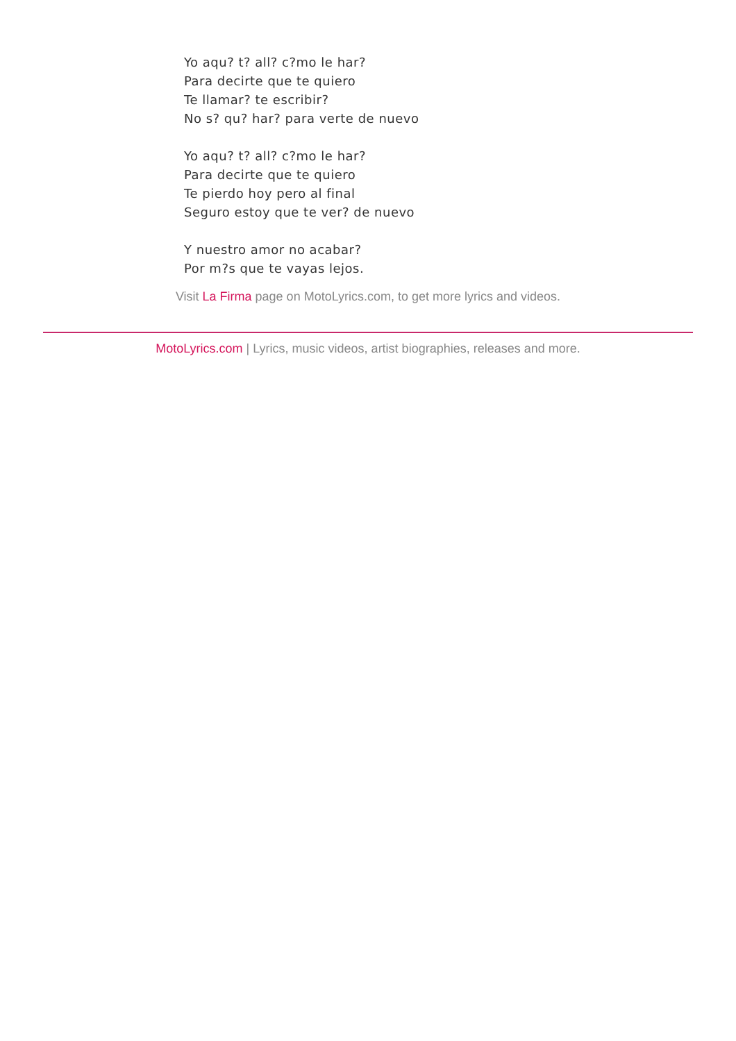Yo aqu? t? all? c?mo le har?
Para decirte que te quiero
Te llamar? te escribir?
No s? qu? har? para verte de nuevo
Yo aqu? t? all? c?mo le har?
Para decirte que te quiero
Te pierdo hoy pero al final
Seguro estoy que te ver? de nuevo
Y nuestro amor no acabar?
Por m?s que te vayas lejos.
Visit La Firma page on MotoLyrics.com, to get more lyrics and videos.
MotoLyrics.com | Lyrics, music videos, artist biographies, releases and more.